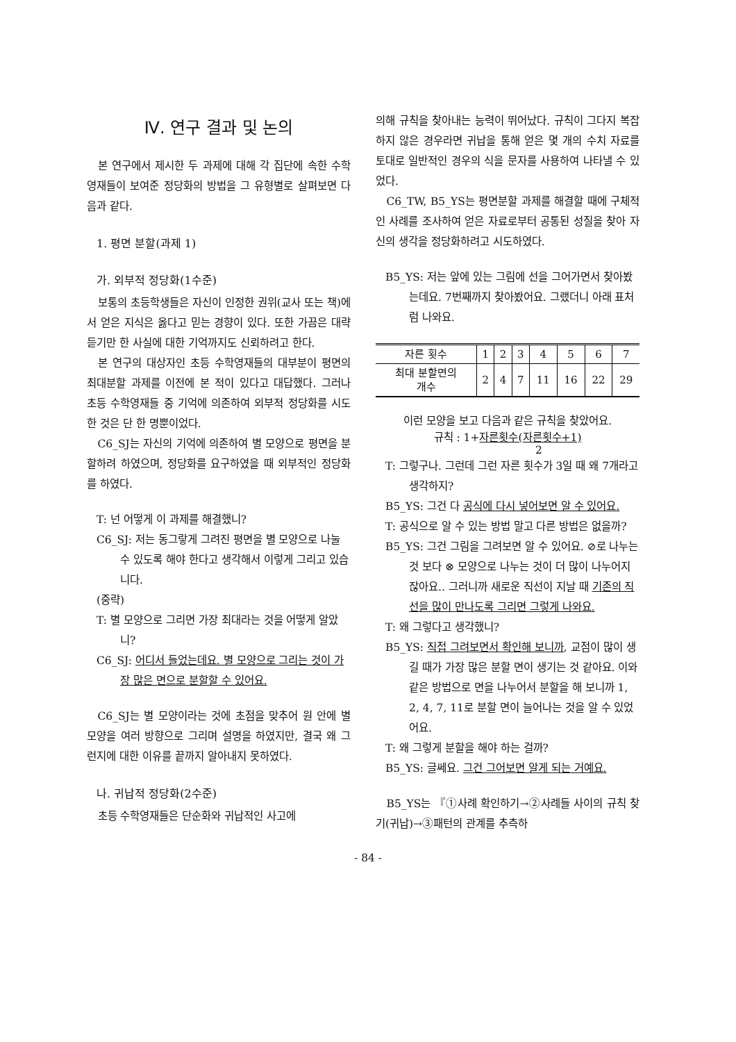Ⅳ. 연구 결과 및 논의
본 연구에서 제시한 두 과제에 대해 각 집단에 속한 수학영재들이 보여준 정당화의 방법을 그 유형별로 살펴보면 다음과 같다.
1. 평면 분할(과제 1)
가. 외부적 정당화(1수준)
보통의 초등학생들은 자신이 인정한 권위(교사 또는 책)에서 얻은 지식은 옳다고 믿는 경향이 있다. 또한 가끔은 대략 듣기만 한 사실에 대한 기억까지도 신뢰하려고 한다.
본 연구의 대상자인 초등 수학영재들의 대부분이 평면의 최대분할 과제를 이전에 본 적이 있다고 대답했다. 그러나 초등 수학영재들 중 기억에 의존하여 외부적 정당화를 시도한 것은 단 한 명뿐이었다.
C6_SJ는 자신의 기억에 의존하여 별 모양으로 평면을 분할하려 하였으며, 정당화를 요구하였을 때 외부적인 정당화를 하였다.
T: 넌 어떻게 이 과제를 해결했니?
C6_SJ: 저는 동그랗게 그려진 평면을 별 모양으로 나눌 수 있도록 해야 한다고 생각해서 이렇게 그리고 있습니다.
(중략)
T: 별 모양으로 그리면 가장 최대라는 것을 어떻게 알았니?
C6_SJ: 어디서 들었는데요. 별 모양으로 그리는 것이 가장 많은 면으로 분할할 수 있어요.
C6_SJ는 별 모양이라는 것에 초점을 맞추어 원 안에 별모양을 여러 방향으로 그리며 설명을 하였지만, 결국 왜 그런지에 대한 이유를 끝까지 알아내지 못하였다.
나. 귀납적 정당화(2수준)
초등 수학영재들은 단순화와 귀납적인 사고에
의해 규칙을 찾아내는 능력이 뛰어났다. 규칙이 그다지 복잡하지 않은 경우라면 귀납을 통해 얻은 몇 개의 수치 자료를 토대로 일반적인 경우의 식을 문자를 사용하여 나타낼 수 있었다.
C6_TW, B5_YS는 평면분할 과제를 해결할 때에 구체적인 사례를 조사하여 얻은 자료로부터 공통된 성질을 찾아 자신의 생각을 정당화하려고 시도하였다.
B5_YS: 저는 앞에 있는 그림에 선을 그어가면서 찾아봤는데요. 7번째까지 찾아봤어요. 그랬더니 아래 표처럼 나와요.
| 자른 횟수 | 1 | 2 | 3 | 4 | 5 | 6 | 7 |
| 최대 분할면의 개수 | 2 | 4 | 7 | 11 | 16 | 22 | 29 |
이런 모양을 보고 다음과 같은 규칙을 찾았어요.
규칙 : 1+자른횟수(자른횟수+1)
2
T: 그렇구나. 그런데 그런 자른 횟수가 3일 때 왜 7개라고 생각하지?
B5_YS: 그건 다 공식에 다시 넣어보면 알 수 있어요.
T: 공식으로 알 수 있는 방법 말고 다른 방법은 없을까?
B5_YS: 그건 그림을 그려보면 알 수 있어요. ⊘로 나누는 것 보다 ⊗ 모양으로 나누는 것이 더 많이 나누어지잖아요.. 그러니까 새로운 직선이 지날 때 기존의 직선을 많이 만나도록 그리면 그렇게 나와요.
T: 왜 그렇다고 생각했니?
B5_YS: 직접 그려보면서 확인해 보니까, 교점이 많이 생길 때가 가장 많은 분할 면이 생기는 것 같아요. 이와 같은 방법으로 면을 나누어서 분할을 해 보니까 1, 2, 4, 7, 11로 분할 면이 늘어나는 것을 알 수 있었어요.
T: 왜 그렇게 분할을 해야 하는 걸까?
B5_YS: 글쎄요. 그건 그어보면 알게 되는 거예요.
B5_YS는 『①사례 확인하기→②사례들 사이의 규칙 찾기(귀납)→③패턴의 관계를 추측하
- 84 -